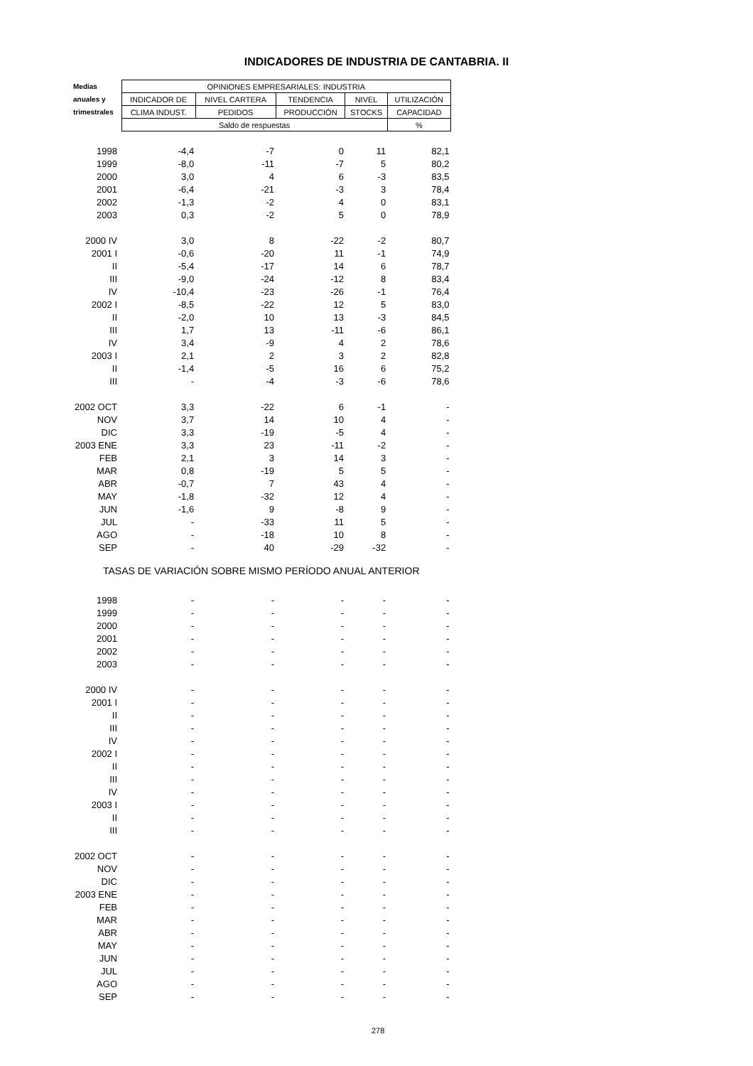INDICADORES DE INDUSTRIA DE CANTABRIA. II
| Medias | OPINIONES EMPRESARIALES: INDUSTRIA | | | | |
| --- | --- | --- | --- | --- | --- |
| anuales y | INDICADOR DE | NIVEL CARTERA | TENDENCIA | NIVEL | UTILIZACIÓN |
| trimestrales | CLIMA INDUST. | PEDIDOS | PRODUCCIÓN | STOCKS | CAPACIDAD |
| | Saldo de respuestas | | | | % |
| 1998 | -4,4 | -7 | 0 | 11 | 82,1 |
| 1999 | -8,0 | -11 | -7 | 5 | 80,2 |
| 2000 | 3,0 | 4 | 6 | -3 | 83,5 |
| 2001 | -6,4 | -21 | -3 | 3 | 78,4 |
| 2002 | -1,3 | -2 | 4 | 0 | 83,1 |
| 2003 | 0,3 | -2 | 5 | 0 | 78,9 |
| 2000 IV | 3,0 | 8 | -22 | -2 | 80,7 |
| 2001 I | -0,6 | -20 | 11 | -1 | 74,9 |
| II | -5,4 | -17 | 14 | 6 | 78,7 |
| III | -9,0 | -24 | -12 | 8 | 83,4 |
| IV | -10,4 | -23 | -26 | -1 | 76,4 |
| 2002 I | -8,5 | -22 | 12 | 5 | 83,0 |
| II | -2,0 | 10 | 13 | -3 | 84,5 |
| III | 1,7 | 13 | -11 | -6 | 86,1 |
| IV | 3,4 | -9 | 4 | 2 | 78,6 |
| 2003 I | 2,1 | 2 | 3 | 2 | 82,8 |
| II | -1,4 | -5 | 16 | 6 | 75,2 |
| III | - | -4 | -3 | -6 | 78,6 |
| 2002 OCT | 3,3 | -22 | 6 | -1 | - |
| NOV | 3,7 | 14 | 10 | 4 | - |
| DIC | 3,3 | -19 | -5 | 4 | - |
| 2003 ENE | 3,3 | 23 | -11 | -2 | - |
| FEB | 2,1 | 3 | 14 | 3 | - |
| MAR | 0,8 | -19 | 5 | 5 | - |
| ABR | -0,7 | 7 | 43 | 4 | - |
| MAY | -1,8 | -32 | 12 | 4 | - |
| JUN | -1,6 | 9 | -8 | 9 | - |
| JUL | - | -33 | 11 | 5 | - |
| AGO | - | -18 | 10 | 8 | - |
| SEP | - | 40 | -29 | -32 | - |
| TASAS DE VARIACIÓN SOBRE MISMO PERÍODO ANUAL ANTERIOR | | | | | |
| 1998 | - | - | - | - | - |
| 1999 | - | - | - | - | - |
| 2000 | - | - | - | - | - |
| 2001 | - | - | - | - | - |
| 2002 | - | - | - | - | - |
| 2003 | - | - | - | - | - |
| 2000 IV | - | - | - | - | - |
| 2001 I | - | - | - | - | - |
| II | - | - | - | - | - |
| III | - | - | - | - | - |
| IV | - | - | - | - | - |
| 2002 I | - | - | - | - | - |
| II | - | - | - | - | - |
| III | - | - | - | - | - |
| IV | - | - | - | - | - |
| 2003 I | - | - | - | - | - |
| II | - | - | - | - | - |
| III | - | - | - | - | - |
| 2002 OCT | - | - | - | - | - |
| NOV | - | - | - | - | - |
| DIC | - | - | - | - | - |
| 2003 ENE | - | - | - | - | - |
| FEB | - | - | - | - | - |
| MAR | - | - | - | - | - |
| ABR | - | - | - | - | - |
| MAY | - | - | - | - | - |
| JUN | - | - | - | - | - |
| JUL | - | - | - | - | - |
| AGO | - | - | - | - | - |
| SEP | - | - | - | - | - |
278